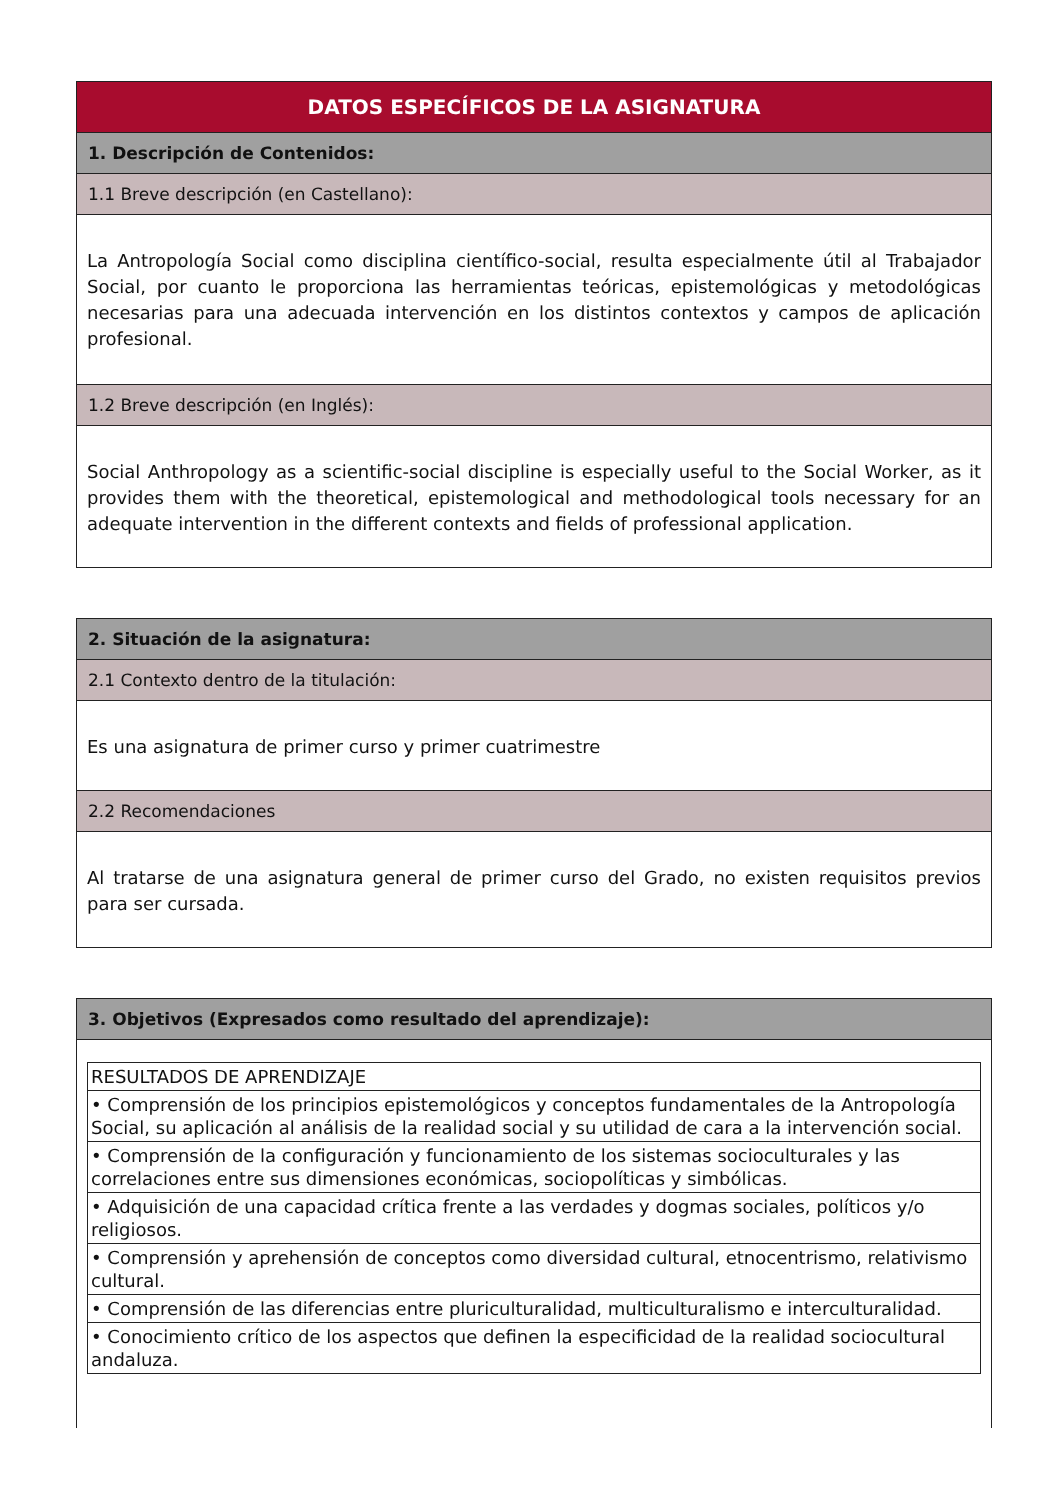DATOS ESPECÍFICOS DE LA ASIGNATURA
1. Descripción de Contenidos:
1.1 Breve descripción (en Castellano):
La Antropología Social como disciplina científico-social, resulta especialmente útil al Trabajador Social, por cuanto le proporciona las herramientas teóricas, epistemológicas y metodológicas necesarias para una adecuada intervención en los distintos contextos y campos de aplicación profesional.
1.2 Breve descripción (en Inglés):
Social Anthropology as a scientific-social discipline is especially useful to the Social Worker, as it provides them with the theoretical, epistemological and methodological tools necessary for an adequate intervention in the different contexts and fields of professional application.
2. Situación de la asignatura:
2.1 Contexto dentro de la titulación:
Es una asignatura de primer curso y primer cuatrimestre
2.2 Recomendaciones
Al tratarse de una asignatura general de primer curso del Grado, no existen requisitos previos para ser cursada.
3. Objetivos (Expresados como resultado del aprendizaje):
| RESULTADOS DE APRENDIZAJE |
| • Comprensión de los principios epistemológicos y conceptos fundamentales de la Antropología Social, su aplicación al análisis de la realidad social y su utilidad de cara a la intervención social. |
| • Comprensión de la configuración y funcionamiento de los sistemas socioculturales y las correlaciones entre sus dimensiones económicas, sociopolíticas y simbólicas. |
| • Adquisición de una capacidad crítica frente a las verdades y dogmas sociales, políticos y/o religiosos. |
| • Comprensión y aprehensión de conceptos como diversidad cultural, etnocentrismo, relativismo cultural. |
| • Comprensión de las diferencias entre pluriculturalidad, multiculturalismo e interculturalidad. |
| • Conocimiento crítico de los aspectos que definen la especificidad de la realidad sociocultural andaluza. |